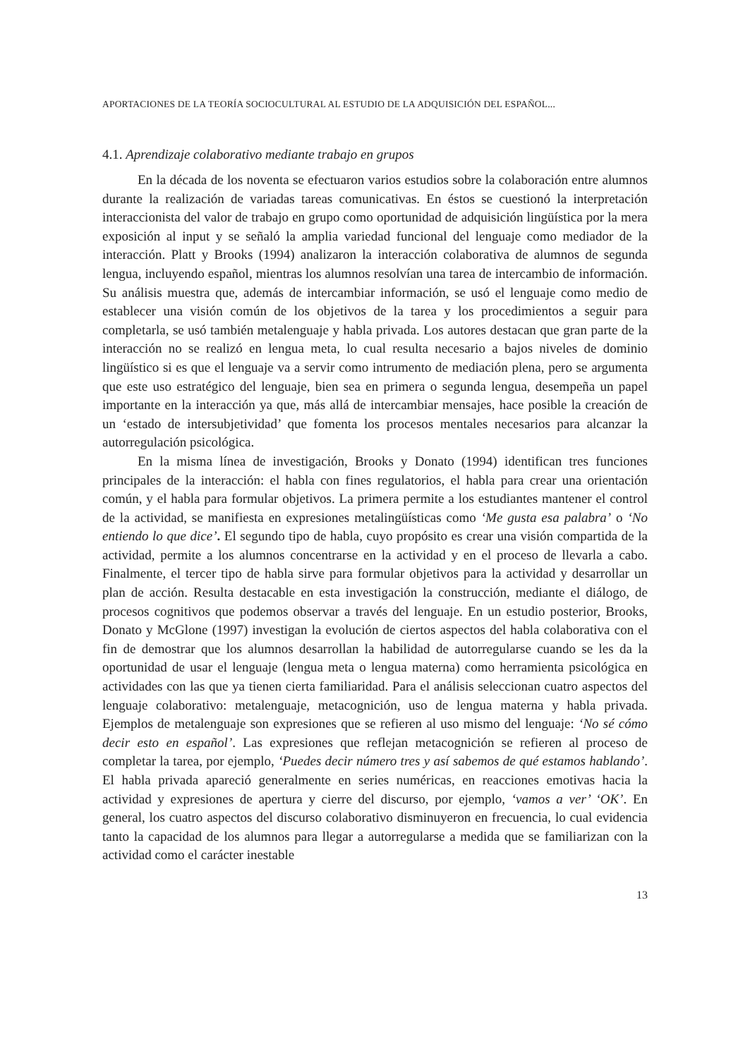APORTACIONES DE LA TEORÍA SOCIOCULTURAL AL ESTUDIO DE LA ADQUISICIÓN DEL ESPAÑOL...
4.1. Aprendizaje colaborativo mediante trabajo en grupos
En la década de los noventa se efectuaron varios estudios sobre la colaboración entre alumnos durante la realización de variadas tareas comunicativas. En éstos se cuestionó la interpretación interaccionista del valor de trabajo en grupo como oportunidad de adquisición lingüística por la mera exposición al input y se señaló la amplia variedad funcional del lenguaje como mediador de la interacción. Platt y Brooks (1994) analizaron la interacción colaborativa de alumnos de segunda lengua, incluyendo español, mientras los alumnos resolvían una tarea de intercambio de información. Su análisis muestra que, además de intercambiar información, se usó el lenguaje como medio de establecer una visión común de los objetivos de la tarea y los procedimientos a seguir para completarla, se usó también metalenguaje y habla privada. Los autores destacan que gran parte de la interacción no se realizó en lengua meta, lo cual resulta necesario a bajos niveles de dominio lingüístico si es que el lenguaje va a servir como intrumento de mediación plena, pero se argumenta que este uso estratégico del lenguaje, bien sea en primera o segunda lengua, desempeña un papel importante en la interacción ya que, más allá de intercambiar mensajes, hace posible la creación de un ‘estado de intersubjetividad’ que fomenta los procesos mentales necesarios para alcanzar la autorregulación psicológica.
En la misma línea de investigación, Brooks y Donato (1994) identifican tres funciones principales de la interacción: el habla con fines regulatorios, el habla para crear una orientación común, y el habla para formular objetivos. La primera permite a los estudiantes mantener el control de la actividad, se manifiesta en expresiones metalingüísticas como ‘Me gusta esa palabra’ o ‘No entiendo lo que dice’. El segundo tipo de habla, cuyo propósito es crear una visión compartida de la actividad, permite a los alumnos concentrarse en la actividad y en el proceso de llevarla a cabo. Finalmente, el tercer tipo de habla sirve para formular objetivos para la actividad y desarrollar un plan de acción. Resulta destacable en esta investigación la construcción, mediante el diálogo, de procesos cognitivos que podemos observar a través del lenguaje. En un estudio posterior, Brooks, Donato y McGlone (1997) investigan la evolución de ciertos aspectos del habla colaborativa con el fin de demostrar que los alumnos desarrollan la habilidad de autorregularse cuando se les da la oportunidad de usar el lenguaje (lengua meta o lengua materna) como herramienta psicológica en actividades con las que ya tienen cierta familiaridad. Para el análisis seleccionan cuatro aspectos del lenguaje colaborativo: metalenguaje, metacognición, uso de lengua materna y habla privada. Ejemplos de metalenguaje son expresiones que se refieren al uso mismo del lenguaje: ‘No sé cómo decir esto en español’. Las expresiones que reflejan metacognición se refieren al proceso de completar la tarea, por ejemplo, ‘Puedes decir número tres y así sabemos de qué estamos hablando’. El habla privada apareció generalmente en series numéricas, en reacciones emotivas hacia la actividad y expresiones de apertura y cierre del discurso, por ejemplo, ‘vamos a ver’ ‘OK’. En general, los cuatro aspectos del discurso colaborativo disminuyeron en frecuencia, lo cual evidencia tanto la capacidad de los alumnos para llegar a autorregularse a medida que se familiarizan con la actividad como el carácter inestable
13